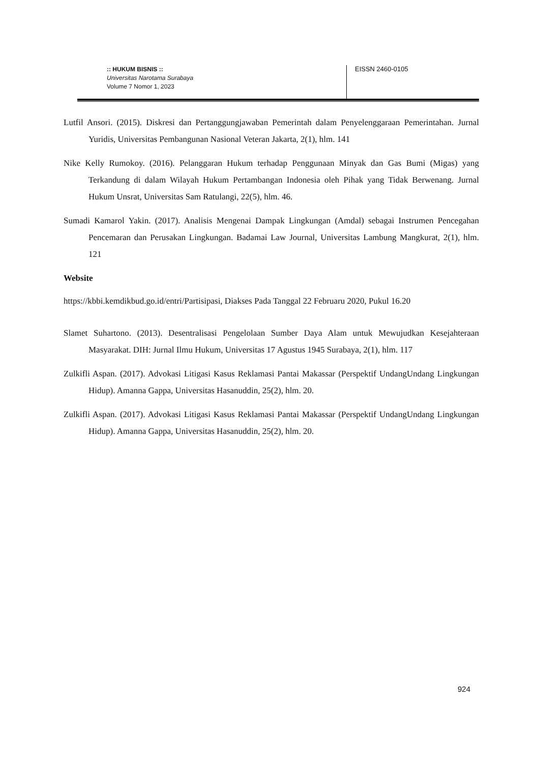:: HUKUM BISNIS ::
Universitas Narotama Surabaya
Volume 7 Nomor 1, 2023
EISSN 2460-0105
Lutfil Ansori. (2015). Diskresi dan Pertanggungjawaban Pemerintah dalam Penyelenggaraan Pemerintahan. Jurnal Yuridis, Universitas Pembangunan Nasional Veteran Jakarta, 2(1), hlm. 141
Nike Kelly Rumokoy. (2016). Pelanggaran Hukum terhadap Penggunaan Minyak dan Gas Bumi (Migas) yang Terkandung di dalam Wilayah Hukum Pertambangan Indonesia oleh Pihak yang Tidak Berwenang. Jurnal Hukum Unsrat, Universitas Sam Ratulangi, 22(5), hlm. 46.
Sumadi Kamarol Yakin. (2017). Analisis Mengenai Dampak Lingkungan (Amdal) sebagai Instrumen Pencegahan Pencemaran dan Perusakan Lingkungan. Badamai Law Journal, Universitas Lambung Mangkurat, 2(1), hlm. 121
Website
https://kbbi.kemdikbud.go.id/entri/Partisipasi, Diakses Pada Tanggal 22 Februaru 2020, Pukul 16.20
Slamet Suhartono. (2013). Desentralisasi Pengelolaan Sumber Daya Alam untuk Mewujudkan Kesejahteraan Masyarakat. DIH: Jurnal Ilmu Hukum, Universitas 17 Agustus 1945 Surabaya, 2(1), hlm. 117
Zulkifli Aspan. (2017). Advokasi Litigasi Kasus Reklamasi Pantai Makassar (Perspektif UndangUndang Lingkungan Hidup). Amanna Gappa, Universitas Hasanuddin, 25(2), hlm. 20.
Zulkifli Aspan. (2017). Advokasi Litigasi Kasus Reklamasi Pantai Makassar (Perspektif UndangUndang Lingkungan Hidup). Amanna Gappa, Universitas Hasanuddin, 25(2), hlm. 20.
924